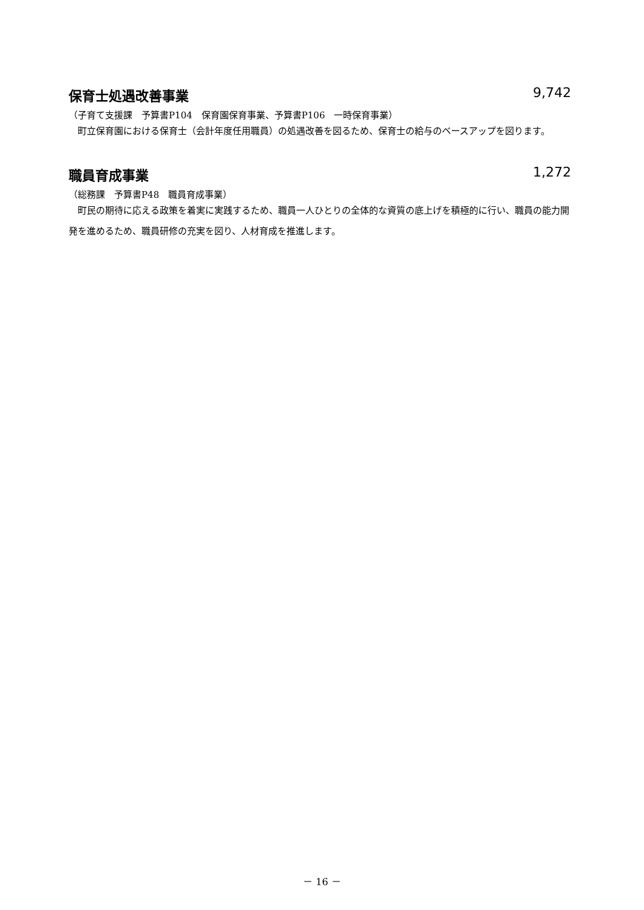保育士処遇改善事業 9,742
（子育て支援課　予算書P104　保育園保育事業、予算書P106　一時保育事業）
町立保育園における保育士（会計年度任用職員）の処遇改善を図るため、保育士の給与のベースアップを図ります。
職員育成事業 1,272
（総務課　予算書P48　職員育成事業）
町民の期待に応える政策を着実に実践するため、職員一人ひとりの全体的な資質の底上げを積極的に行い、職員の能力開発を進めるため、職員研修の充実を図り、人材育成を推進します。
－ 16 －